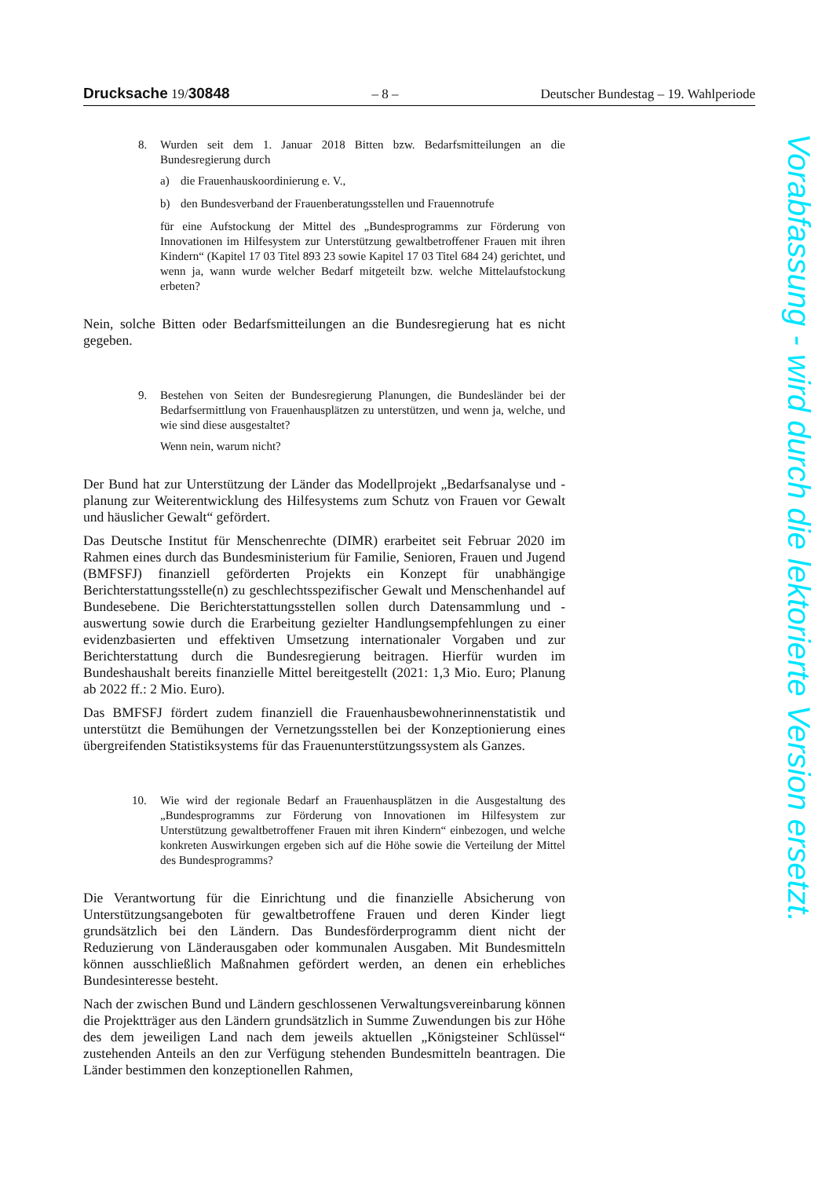Drucksache 19/30848 – 8 – Deutscher Bundestag – 19. Wahlperiode
8. Wurden seit dem 1. Januar 2018 Bitten bzw. Bedarfsmitteilungen an die Bundesregierung durch
a) die Frauenhauskoordinierung e. V.,
b) den Bundesverband der Frauenberatungsstellen und Frauennotrufe
für eine Aufstockung der Mittel des „Bundesprogramms zur Förderung von Innovationen im Hilfesystem zur Unterstützung gewaltbetroffener Frauen mit ihren Kindern“ (Kapitel 17 03 Titel 893 23 sowie Kapitel 17 03 Titel 684 24) gerichtet, und wenn ja, wann wurde welcher Bedarf mitgeteilt bzw. welche Mittelaufstockung erbeten?
Nein, solche Bitten oder Bedarfsmitteilungen an die Bundesregierung hat es nicht gegeben.
9. Bestehen von Seiten der Bundesregierung Planungen, die Bundesländer bei der Bedarfsermittlung von Frauenhausplätzen zu unterstützen, und wenn ja, welche, und wie sind diese ausgestaltet?
Wenn nein, warum nicht?
Der Bund hat zur Unterstützung der Länder das Modellprojekt „Bedarfsanalyse und -planung zur Weiterentwicklung des Hilfesystems zum Schutz von Frauen vor Gewalt und häuslicher Gewalt“ gefördert.
Das Deutsche Institut für Menschenrechte (DIMR) erarbeitet seit Februar 2020 im Rahmen eines durch das Bundesministerium für Familie, Senioren, Frauen und Jugend (BMFSFJ) finanziell geförderten Projekts ein Konzept für unabhängige Berichterstattungsstelle(n) zu geschlechtsspezifischer Gewalt und Menschenhandel auf Bundesebene. Die Berichterstattungsstellen sollen durch Datensammlung und -auswertung sowie durch die Erarbeitung gezielter Handlungsempfehlungen zu einer evidenzbasierten und effektiven Umsetzung internationaler Vorgaben und zur Berichterstattung durch die Bundesregierung beitragen. Hierfür wurden im Bundeshaushalt bereits finanzielle Mittel bereitgestellt (2021: 1,3 Mio. Euro; Planung ab 2022 ff.: 2 Mio. Euro).
Das BMFSFJ fördert zudem finanziell die Frauenhausbewohnerinnenstatistik und unterstützt die Bemühungen der Vernetzungsstellen bei der Konzeptionierung eines übergreifenden Statistiksystems für das Frauenunterstützungssystem als Ganzes.
10. Wie wird der regionale Bedarf an Frauenhausplätzen in die Ausgestaltung des „Bundesprogramms zur Förderung von Innovationen im Hilfesystem zur Unterstützung gewaltbetroffener Frauen mit ihren Kindern“ einbezogen, und welche konkreten Auswirkungen ergeben sich auf die Höhe sowie die Verteilung der Mittel des Bundesprogramms?
Die Verantwortung für die Einrichtung und die finanzielle Absicherung von Unterstützungsangeboten für gewaltbetroffene Frauen und deren Kinder liegt grundsätzlich bei den Ländern. Das Bundesförderprogramm dient nicht der Reduzierung von Länderausgaben oder kommunalen Ausgaben. Mit Bundesmitteln können ausschließlich Maßnahmen gefördert werden, an denen ein erhebliches Bundesinteresse besteht.
Nach der zwischen Bund und Ländern geschlossenen Verwaltungsvereinbarung können die Projektträger aus den Ländern grundsätzlich in Summe Zuwendungen bis zur Höhe des dem jeweiligen Land nach dem jeweils aktuellen „Königsteiner Schlüssel“ zustehenden Anteils an den zur Verfügung stehenden Bundesmitteln beantragen. Die Länder bestimmen den konzeptionellen Rahmen,
Vorabfassung - wird durch die lektorierte Version ersetzt.